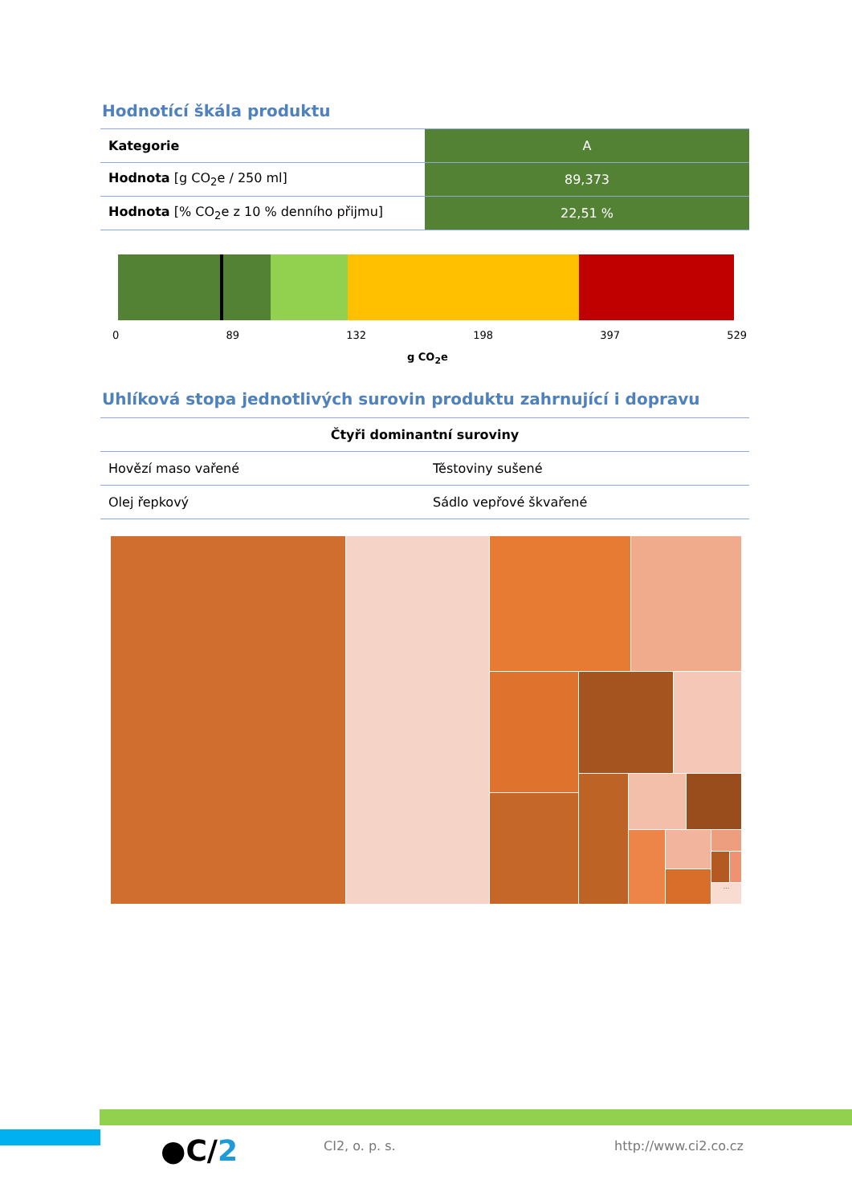Hodnotící škála produktu
| Kategorie | A |
| Hodnota [g CO<sub>2</sub>e / 250 ml] | 89,373 |
| Hodnota [% CO<sub>2</sub>e z 10 % denního přijmu] | 22,51 % |
0 89 132 198 397 529
g CO<sub>2</sub>e
Uhlíková stopa jednotlivých surovin produktu zahrnující i dopravu
| Čtyři dominantní suroviny | |
| --- | --- |
| Hovězí maso vařené | Těstoviny sušené |
| Olej řepkový | Sádlo vepřové škvařené |
...
●C/2 CI2, o. p. s. http://www.ci2.co.cz